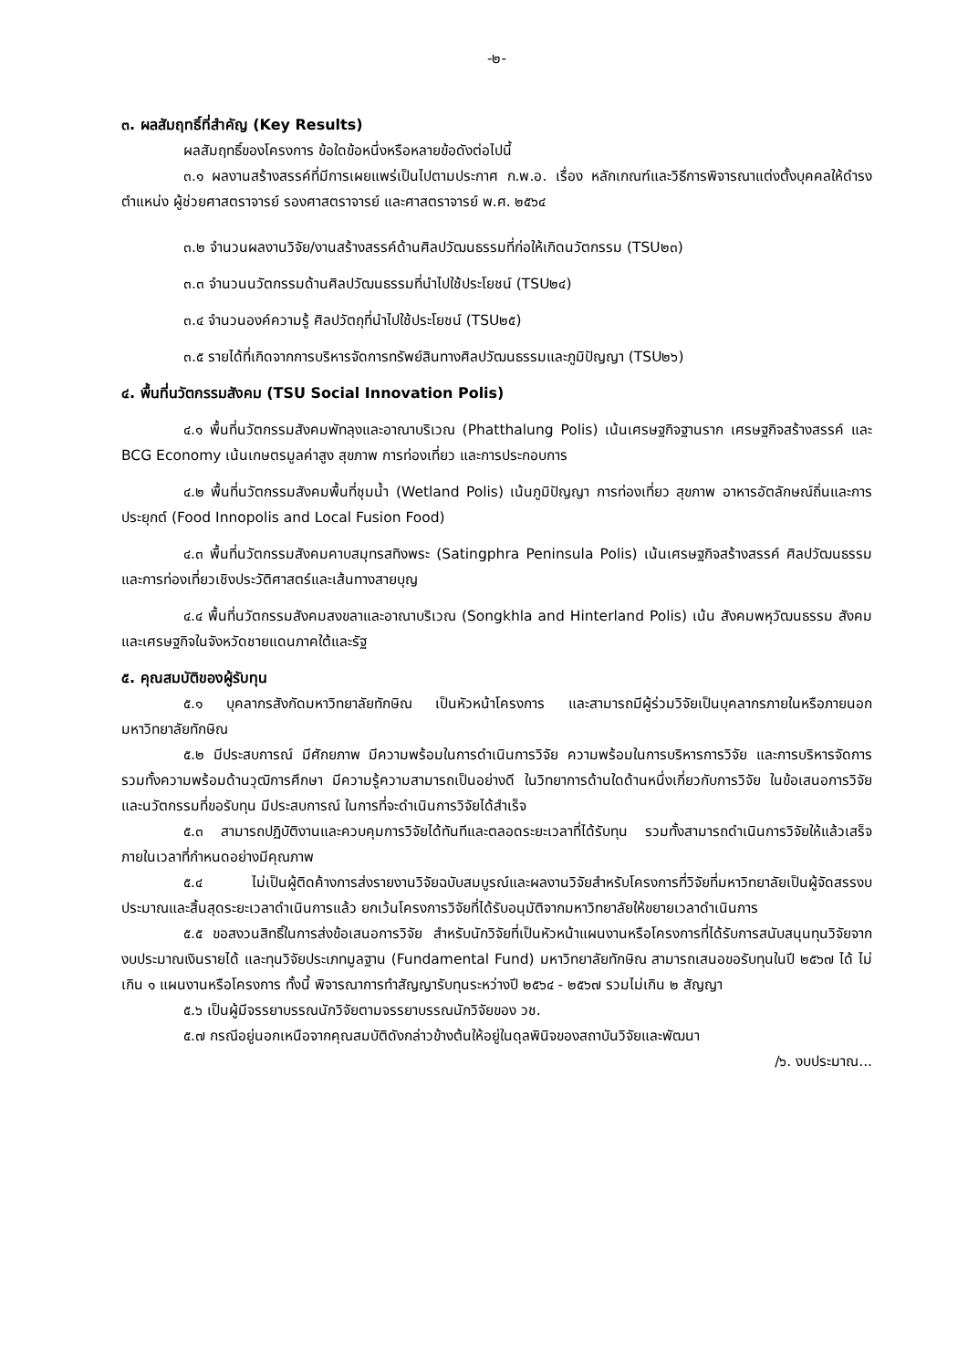-๒-
๓. ผลสัมฤทธิ์ที่สำคัญ (Key Results)
ผลสัมฤทธิ์ของโครงการ ข้อใดข้อหนึ่งหรือหลายข้อดังต่อไปนี้
๓.๑ ผลงานสร้างสรรค์ที่มีการเผยแพร่เป็นไปตามประกาศ ก.พ.อ. เรื่อง หลักเกณฑ์และวิธีการพิจารณาแต่งตั้งบุคคลให้ดำรงตำแหน่ง ผู้ช่วยศาสตราจารย์ รองศาสตราจารย์ และศาสตราจารย์ พ.ศ. ๒๕๖๔
๓.๒ จำนวนผลงานวิจัย/งานสร้างสรรค์ด้านศิลปวัฒนธรรมที่ก่อให้เกิดนวัตกรรม (TSU๒๓)
๓.๓ จำนวนนวัตกรรมด้านศิลปวัฒนธรรมที่นำไปใช้ประโยชน์ (TSU๒๔)
๓.๔ จำนวนองค์ความรู้ ศิลปวัตถุที่นำไปใช้ประโยชน์ (TSU๒๕)
๓.๕ รายได้ที่เกิดจากการบริหารจัดการทรัพย์สินทางศิลปวัฒนธรรมและภูมิปัญญา (TSU๒๖)
๔. พื้นที่นวัตกรรมสังคม (TSU Social Innovation Polis)
๔.๑ พื้นที่นวัตกรรมสังคมพัทลุงและอาณาบริเวณ (Phatthalung Polis) เน้นเศรษฐกิจฐานราก เศรษฐกิจสร้างสรรค์ และ BCG Economy เน้นเกษตรมูลค่าสูง สุขภาพ การท่องเที่ยว และการประกอบการ
๔.๒ พื้นที่นวัตกรรมสังคมพื้นที่ชุมน้ำ (Wetland Polis) เน้นภูมิปัญญา การท่องเที่ยว สุขภาพ อาหารอัตลักษณ์ถิ่นและการประยุกต์ (Food Innopolis and Local Fusion Food)
๔.๓ พื้นที่นวัตกรรมสังคมคาบสมุทรสทิงพระ (Satingphra Peninsula Polis) เน้นเศรษฐกิจสร้างสรรค์ ศิลปวัฒนธรรม และการท่องเที่ยวเชิงประวัติศาสตร์และเส้นทางสายบุญ
๔.๔ พื้นที่นวัตกรรมสังคมสงขลาและอาณาบริเวณ (Songkhla and Hinterland Polis) เน้น สังคมพหุวัฒนธรรม สังคม และเศรษฐกิจในจังหวัดชายแดนภาคใต้และรัฐ
๕. คุณสมบัติของผู้รับทุน
๕.๑ บุคลากรสังกัดมหาวิทยาลัยทักษิณ เป็นหัวหน้าโครงการ และสามารถมีผู้ร่วมวิจัยเป็นบุคลากรภายในหรือภายนอกมหาวิทยาลัยทักษิณ
๕.๒ มีประสบการณ์ มีศักยภาพ มีความพร้อมในการดำเนินการวิจัย ความพร้อมในการบริหารการวิจัย และการบริหารจัดการ รวมทั้งความพร้อมด้านวุฒิการศึกษา มีความรู้ความสามารถเป็นอย่างดี ในวิทยาการด้านใดด้านหนึ่งเกี่ยวกับการวิจัย ในข้อเสนอการวิจัยและนวัตกรรมที่ขอรับทุน มีประสบการณ์ ในการที่จะดำเนินการวิจัยได้สำเร็จ
๕.๓ สามารถปฏิบัติงานและควบคุมการวิจัยได้ทันทีและตลอดระยะเวลาที่ได้รับทุน รวมทั้งสามารถดำเนินการวิจัยให้แล้วเสร็จภายในเวลาที่กำหนดอย่างมีคุณภาพ
๕.๔ ไม่เป็นผู้ติดค้างการส่งรายงานวิจัยฉบับสมบูรณ์และผลงานวิจัยสำหรับโครงการที่วิจัยที่มหาวิทยาลัยเป็นผู้จัดสรรงบประมาณและสิ้นสุดระยะเวลาดำเนินการแล้ว ยกเว้นโครงการวิจัยที่ได้รับอนุมัติจากมหาวิทยาลัยให้ขยายเวลาดำเนินการ
๕.๕ ขอสงวนสิทธิ์ในการส่งข้อเสนอการวิจัย สำหรับนักวิจัยที่เป็นหัวหน้าแผนงานหรือโครงการที่ได้รับการสนับสนุนทุนวิจัยจากงบประมาณเงินรายได้ และทุนวิจัยประเภทมูลฐาน (Fundamental Fund) มหาวิทยาลัยทักษิณ สามารถเสนอขอรับทุนในปี ๒๕๖๗ ได้ ไม่เกิน ๑ แผนงานหรือโครงการ ทั้งนี้ พิจารณาการทำสัญญารับทุนระหว่างปี ๒๕๖๔ - ๒๕๖๗ รวมไม่เกิน ๒ สัญญา
๕.๖ เป็นผู้มีจรรยาบรรณนักวิจัยตามจรรยาบรรณนักวิจัยของ วช.
๕.๗ กรณีอยู่นอกเหนือจากคุณสมบัติดังกล่าวข้างต้นให้อยู่ในดุลพินิจของสถาบันวิจัยและพัฒนา
/๖. งบประมาณ...